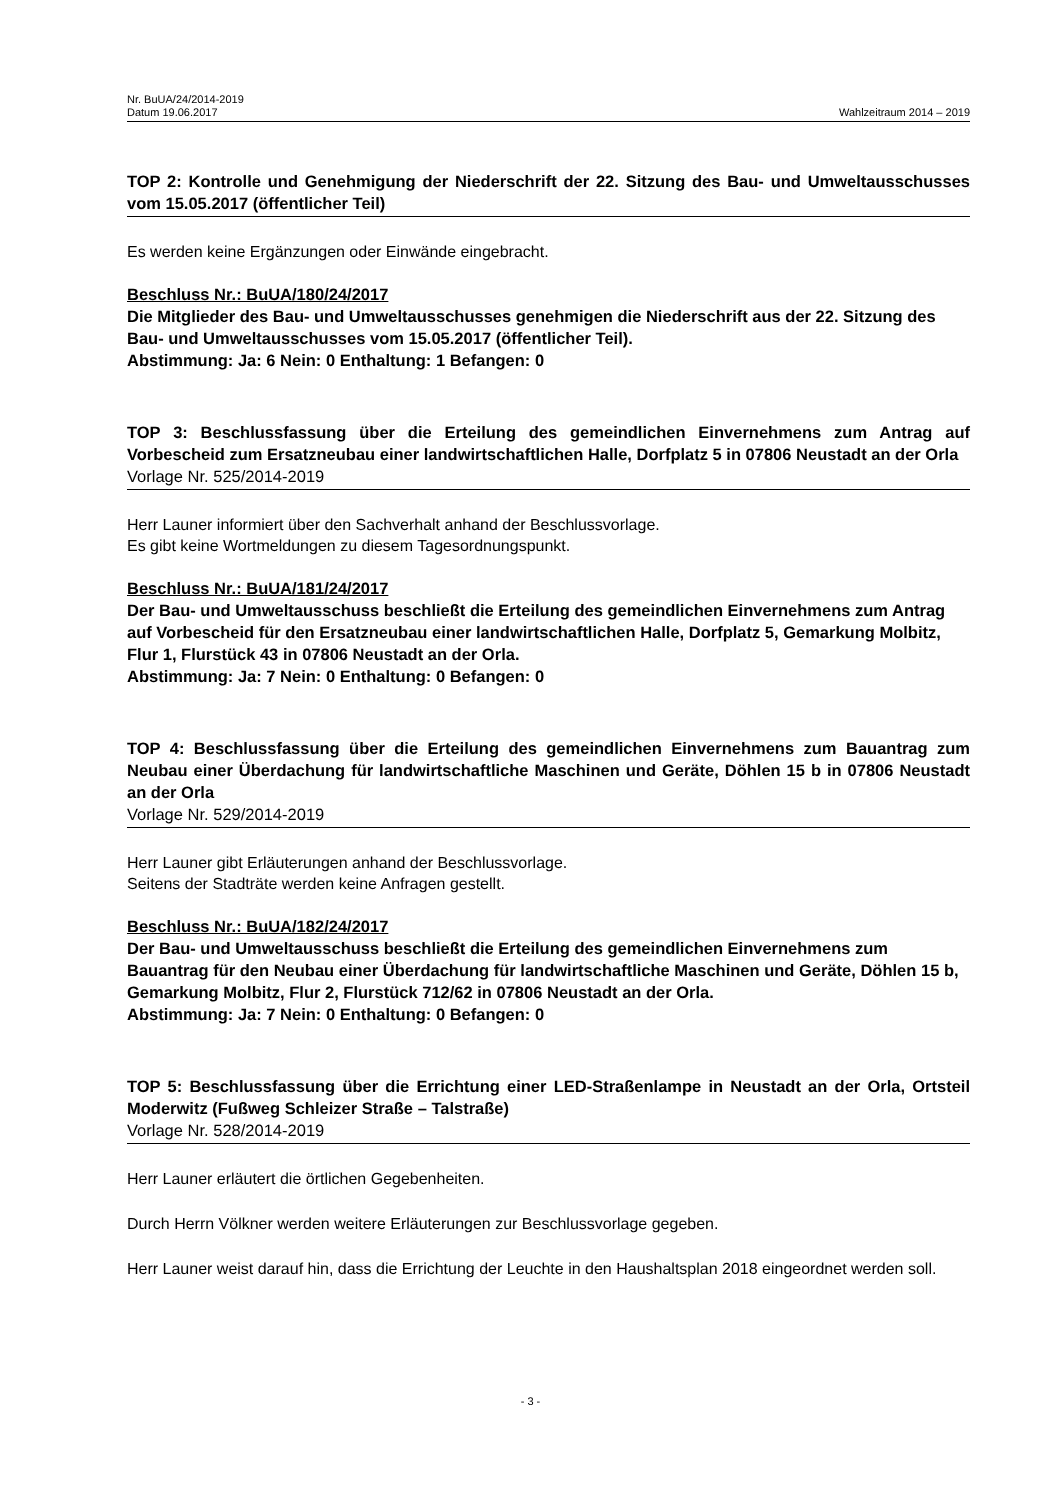Nr. BuUA/24/2014-2019
Datum 19.06.2017 Wahlzeitraum 2014 – 2019
TOP 2: Kontrolle und Genehmigung der Niederschrift der 22. Sitzung des Bau- und Umweltausschusses vom 15.05.2017 (öffentlicher Teil)
Es werden keine Ergänzungen oder Einwände eingebracht.
Beschluss Nr.: BuUA/180/24/2017
Die Mitglieder des Bau- und Umweltausschusses genehmigen die Niederschrift aus der 22. Sitzung des Bau- und Umweltausschusses vom 15.05.2017 (öffentlicher Teil).
Abstimmung: Ja: 6 Nein: 0 Enthaltung: 1 Befangen: 0
TOP 3: Beschlussfassung über die Erteilung des gemeindlichen Einvernehmens zum Antrag auf Vorbescheid zum Ersatzneubau einer landwirtschaftlichen Halle, Dorfplatz 5 in 07806 Neustadt an der Orla
Vorlage Nr. 525/2014-2019
Herr Launer informiert über den Sachverhalt anhand der Beschlussvorlage.
Es gibt keine Wortmeldungen zu diesem Tagesordnungspunkt.
Beschluss Nr.: BuUA/181/24/2017
Der Bau- und Umweltausschuss beschließt die Erteilung des gemeindlichen Einvernehmens zum Antrag auf Vorbescheid für den Ersatzneubau einer landwirtschaftlichen Halle, Dorfplatz 5, Gemarkung Molbitz, Flur 1, Flurstück 43 in 07806 Neustadt an der Orla.
Abstimmung: Ja: 7 Nein: 0 Enthaltung: 0 Befangen: 0
TOP 4: Beschlussfassung über die Erteilung des gemeindlichen Einvernehmens zum Bauantrag zum Neubau einer Überdachung für landwirtschaftliche Maschinen und Geräte, Döhlen 15 b in 07806 Neustadt an der Orla
Vorlage Nr. 529/2014-2019
Herr Launer gibt Erläuterungen anhand der Beschlussvorlage.
Seitens der Stadträte werden keine Anfragen gestellt.
Beschluss Nr.: BuUA/182/24/2017
Der Bau- und Umweltausschuss beschließt die Erteilung des gemeindlichen Einvernehmens zum Bauantrag für den Neubau einer Überdachung für landwirtschaftliche Maschinen und Geräte, Döhlen 15 b, Gemarkung Molbitz, Flur 2, Flurstück 712/62 in 07806 Neustadt an der Orla.
Abstimmung: Ja: 7 Nein: 0 Enthaltung: 0 Befangen: 0
TOP 5: Beschlussfassung über die Errichtung einer LED-Straßenlampe in Neustadt an der Orla, Ortsteil Moderwitz (Fußweg Schleizer Straße – Talstraße)
Vorlage Nr. 528/2014-2019
Herr Launer erläutert die örtlichen Gegebenheiten.
Durch Herrn Völkner werden weitere Erläuterungen zur Beschlussvorlage gegeben.
Herr Launer weist darauf hin, dass die Errichtung der Leuchte in den Haushaltsplan 2018 eingeordnet werden soll.
- 3 -